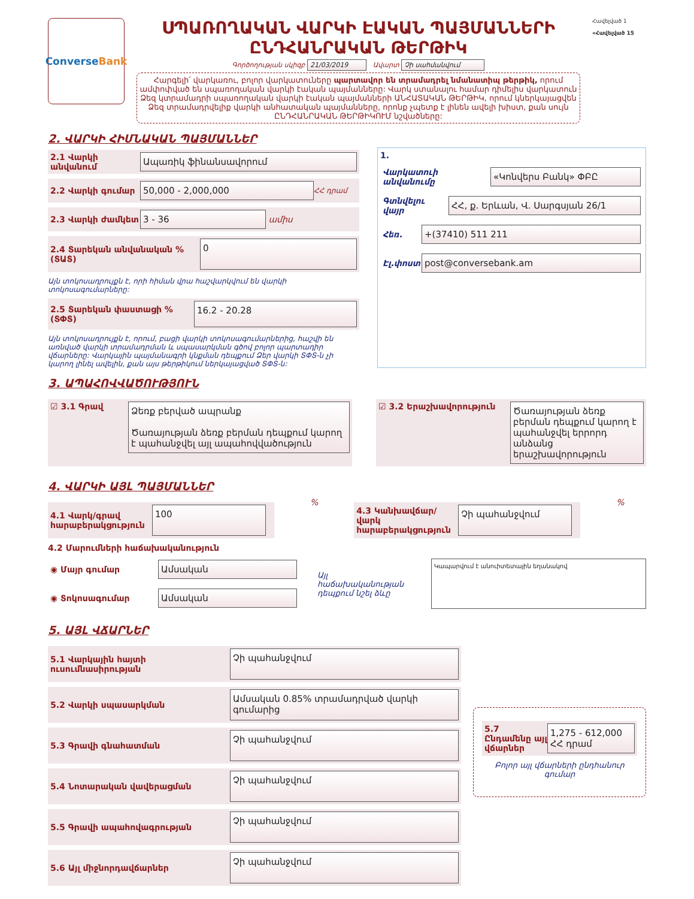Converse Bank
ՍՊԱՌՈՂԱԿԱՆ ՎԱՐԿԻ ԷԱԿԱՆ ՊԱՅՄԱՆՆԵՐԻ ԸՆԴՀԱՆՐԱԿԱՆ ԹԵՐԹԻԿ
Գործողության սկիզբ 21/03/2019 Ավարտ Չի սահմանվում
Հարգելի՛ վարկառու, բոլոր վարկատուները պարտավոր են տրամադրել նմանատիպ թերթիկ, որում ամփոփված են սպառողական վարկի էական պայմանները: Վարկ ստանալու համար դիմելիս վարկատուն Ձեզ կտրամադրի սպառողական վարկի էական պայմանների ԱՆՀԱՏԱԿԱՆ ԹԵՐԹԻԿ, որում կներկայացվեն Ձեզ տրամադրվելիք վարկի անհատական պայմանները, որոնք չպետք է լինեն ավելի խիստ, քան սույն ԸՆԴՀԱՆՐԱԿԱՆ ԹԵՐԹԻԿՈՒՄ նշվածները:
Հավելված 1
«Հավելված 15
2. ՎԱՐԿԻ ՀԻՄՆԱԿԱՆ ՊԱՅՄԱՆՆԵՐ
2.1 Վարկի անվանում Ապառիկ ֆինանսավորում
2.2 Վարկի գումար 50,000 - 2,000,000 ՀՀ դրամ
2.3 Վարկի ժամկետ 3 - 36 ամիս
2.4 Տարեկան անվանական % (ՏԱՏ) 0
Այն տոկոսադրույքն է, որի հիման վրա հաշվարկվում են վարկի տոկոսագումարները:
2.5 Տարեկան փաստացի % (ՏՓՏ) 16.2 - 20.28
Այն տոկոսադրույքն է, որում, բացի վարկի տոկոսագումարներից, հաշվի են առնված վարկի տրամադրման և սպասարկման գծով բոլոր պարտադիր վճարները: Վարկային պայմանագրի կնքման դեպքում Ձեր վարկի ՏՓՏ-ն չի կարող լինել ավելին, քան այս թերթիկում ներկայացված ՏՓՏ-ն:
1.
Վարկատուի անվանումը «Կոնվերս Բանկ» ՓԲԸ
Գտնվելու վայր ՀՀ, ք. Երևան, Վ. Սարգսյան 26/1
Հեռ. +(37410) 511 211
Էլ.փոստ post@conversebank.am
3. ԱՊԱՀՈՎՎԱԾՈՒԹՅՈՒՆ
☑ 3.1 Գրավ Ձեռք բերված ապրանք
Ծառայության ձեռք բերման դեպքում կարող է պահանջվել այլ ապահովվածություն
☑ 3.2 Երաշխավորություն Ծառայության ձեռք բերման դեպքում կարող է պահանջվել երրորդ անձանց երաշխավորություն
4. ՎԱՐԿԻ ԱՅԼ ՊԱՅՄԱՆՆԵՐ
4.1 Վարկ/գրավ հարաբերակցություն 100
%
4.3 Կանխավճար/վարկ հարաբերակցություն Չի պահանջվում
%
4.2 Մարումների հաճախականություն
◉ Մայր գումար Ամսական
◉ Տոկոսագումար Ամսական
Այլ հաճախականության դեպքում նշել ձևը
Կապարվում է անուիտետային եղանակով
5. ԱՅԼ ՎՃԱՐՆԵՐ
5.1 Վարկային հայտի ուսումնասիրության Չի պահանջվում
5.2 Վարկի սպասարկման Ամսական 0.85% տրամադրված վարկի գումարից
5.3 Գրավի գնահատման Չի պահանջվում
5.4 Նոտարական վավերացման Չի պահանջվում
5.5 Գրավի ապահովագրության Չի պահանջվում
5.6 Այլ միջնորդավճարներ Չի պահանջվում
5.7 Ընդամենը այլ վճարներ 1,275 - 612,000 ՀՀ դրամ
Բոլոր այլ վճարների ընդհանուր գումար